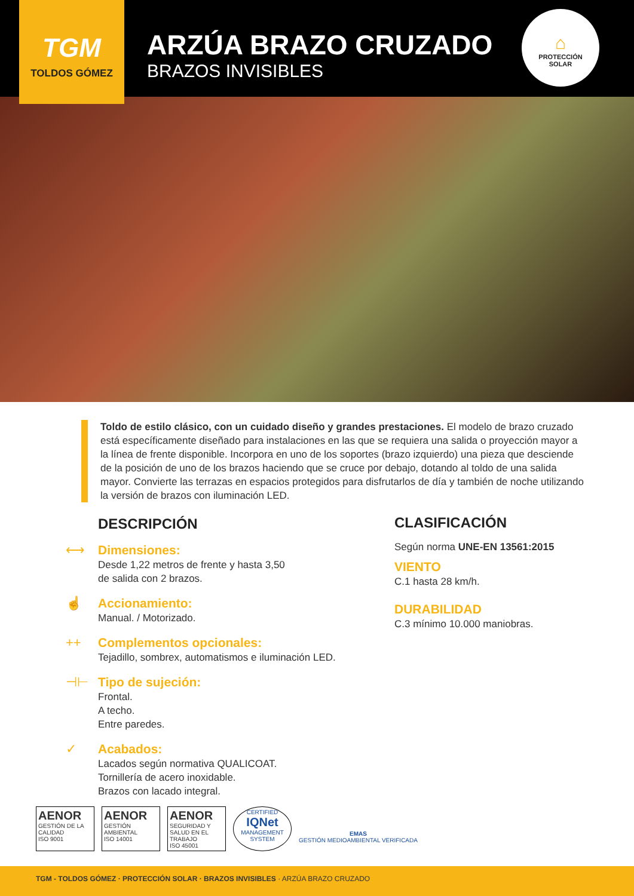TGM
TOLDOS GÓMEZ
ARZÚA BRAZO CRUZADO
BRAZOS INVISIBLES
⌂
PROTECCIÓN
SOLAR
Toldo de estilo clásico, con un cuidado diseño y grandes prestaciones. El modelo de brazo cruzado está específicamente diseñado para instalaciones en las que se requiera una salida o proyección mayor a la línea de frente disponible. Incorpora en uno de los soportes (brazo izquierdo) una pieza que desciende de la posición de uno de los brazos haciendo que se cruce por debajo, dotando al toldo de una salida mayor. Convierte las terrazas en espacios protegidos para disfrutarlos de día y también de noche utilizando la versión de brazos con iluminación LED.
DESCRIPCIÓN
⟷ Dimensiones:
Desde 1,22 metros de frente y hasta 3,50
de salida con 2 brazos.
☝ Accionamiento:
Manual. / Motorizado.
++ Complementos opcionales:
Tejadillo, sombrex, automatismos e iluminación LED.
⊣⊢ Tipo de sujeción:
Frontal.
A techo.
Entre paredes.
✓ Acabados:
Lacados según normativa QUALICOAT.
Tornillería de acero inoxidable.
Brazos con lacado integral.
CLASIFICACIÓN
Según norma UNE-EN 13561:2015
VIENTO
C.1 hasta 28 km/h.
DURABILIDAD
C.3 mínimo 10.000 maniobras.
AENOR
GESTIÓN DE LA CALIDAD
ISO 9001
AENOR
GESTIÓN AMBIENTAL
ISO 14001
AENOR
SEGURIDAD Y SALUD EN EL TRABAJO
ISO 45001
CERTIFIED
IQNet
MANAGEMENT SYSTEM
EMAS
GESTIÓN MEDIOAMBIENTAL VERIFICADA
TGM - TOLDOS GÓMEZ · PROTECCIÓN SOLAR · BRAZOS INVISIBLES · ARZÚA BRAZO CRUZADO